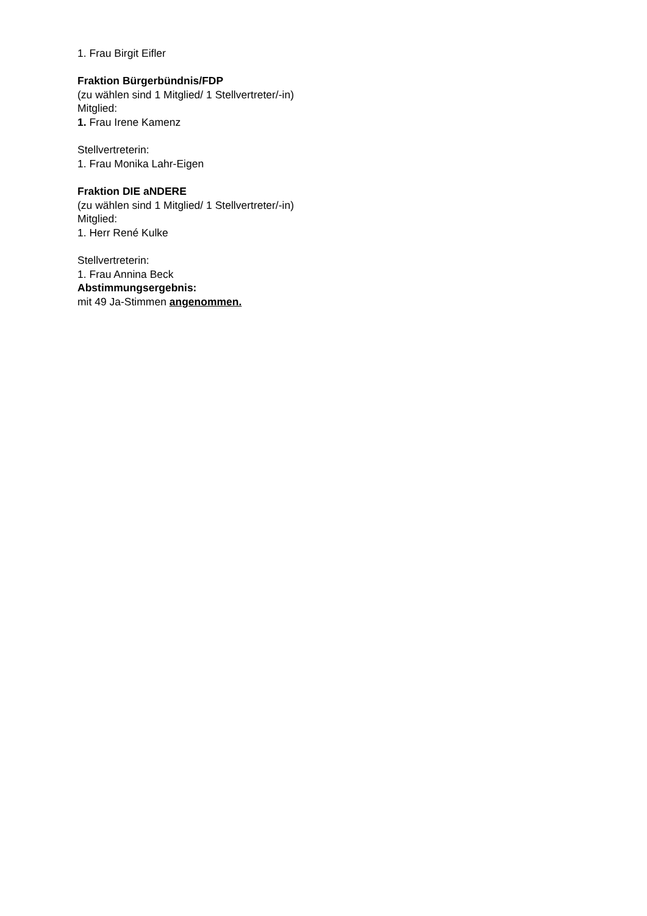1. Frau Birgit Eifler
Fraktion Bürgerbündnis/FDP
(zu wählen sind 1 Mitglied/ 1 Stellvertreter/-in)
Mitglied:
1. Frau Irene Kamenz
Stellvertreterin:
1. Frau Monika Lahr-Eigen
Fraktion DIE aNDERE
(zu wählen sind 1 Mitglied/ 1 Stellvertreter/-in)
Mitglied:
1. Herr René Kulke
Stellvertreterin:
1. Frau Annina Beck
Abstimmungsergebnis:
mit 49 Ja-Stimmen angenommen.